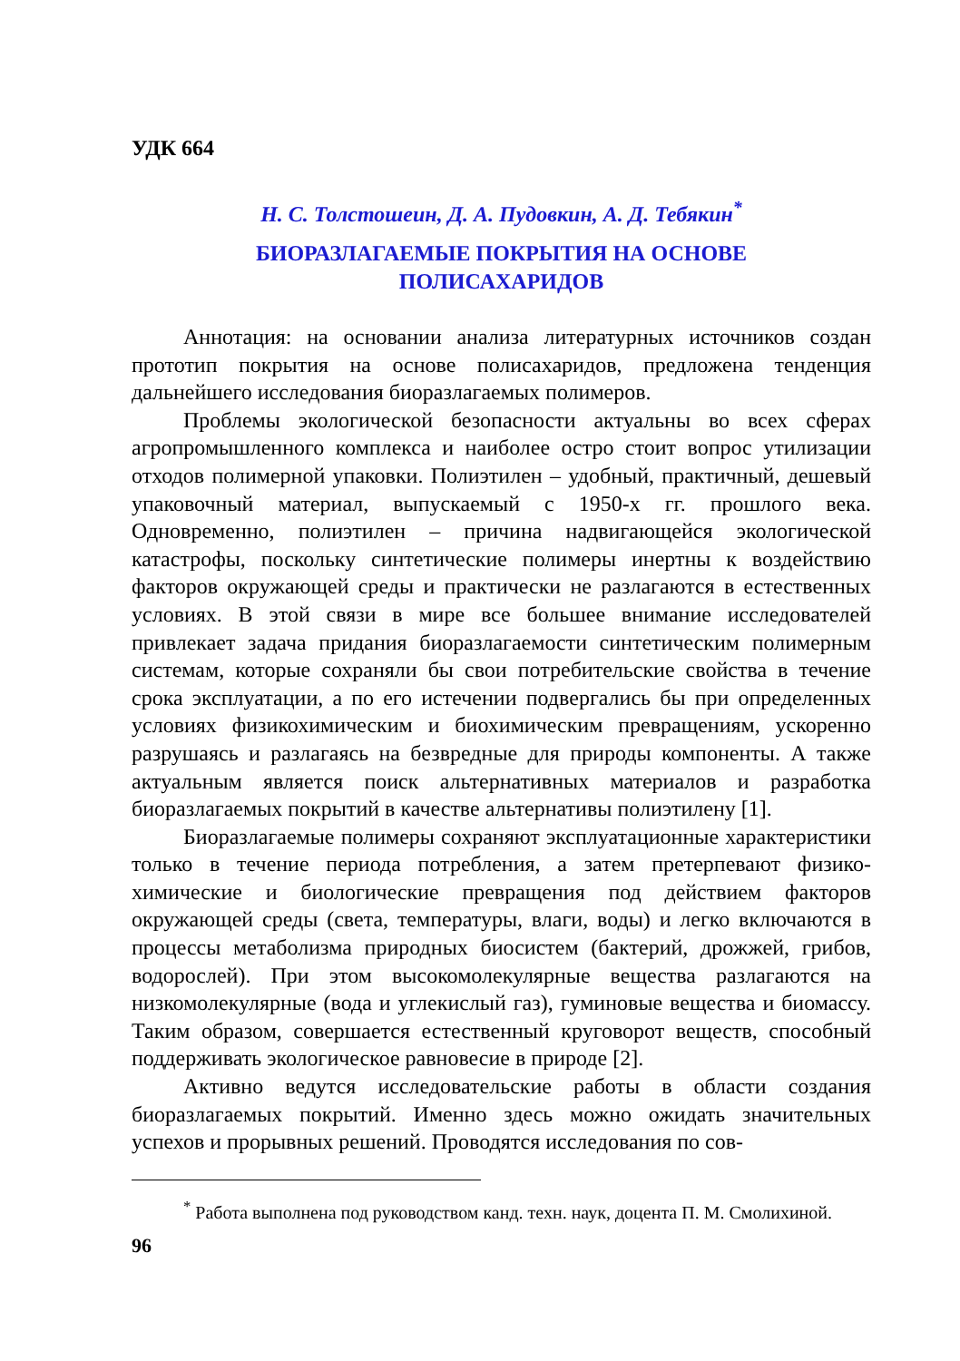УДК 664
Н. С. Толстошеин, Д. А. Пудовкин, А. Д. Тебякин<sup>*</sup>
БИОРАЗЛАГАЕМЫЕ ПОКРЫТИЯ НА ОСНОВЕ
ПОЛИСАХАРИДОВ
Аннотация: на основании анализа литературных источников создан прототип покрытия на основе полисахаридов, предложена тенденция дальнейшего исследования биоразлагаемых полимеров.
Проблемы экологической безопасности актуальны во всех сферах агропромышленного комплекса и наиболее остро стоит вопрос утилизации отходов полимерной упаковки. Полиэтилен – удобный, практичный, дешевый упаковочный материал, выпускаемый с 1950-х гг. прошлого века. Одновременно, полиэтилен – причина надвигающейся экологической катастрофы, поскольку синтетические полимеры инертны к воздействию факторов окружающей среды и практически не разлагаются в естественных условиях. В этой связи в мире все большее внимание исследователей привлекает задача придания биоразлагаемости синтетическим полимерным системам, которые сохраняли бы свои потребительские свойства в течение срока эксплуатации, а по его истечении подвергались бы при определенных условиях физикохимическим и биохимическим превращениям, ускоренно разрушаясь и разлагаясь на безвредные для природы компоненты. А также актуальным является поиск альтернативных материалов и разработка биоразлагаемых покрытий в качестве альтернативы полиэтилену [1].
Биоразлагаемые полимеры сохраняют эксплуатационные характеристики только в течение периода потребления, а затем претерпевают физико-химические и биологические превращения под действием факторов окружающей среды (света, температуры, влаги, воды) и легко включаются в процессы метаболизма природных биосистем (бактерий, дрожжей, грибов, водорослей). При этом высокомолекулярные вещества разлагаются на низкомолекулярные (вода и углекислый газ), гуминовые вещества и биомассу. Таким образом, совершается естественный круговорот веществ, способный поддерживать экологическое равновесие в природе [2].
Активно ведутся исследовательские работы в области создания биоразлагаемых покрытий. Именно здесь можно ожидать значительных успехов и прорывных решений. Проводятся исследования по сов-
<sup>*</sup> Работа выполнена под руководством канд. техн. наук, доцента П. М. Смолихиной.
96